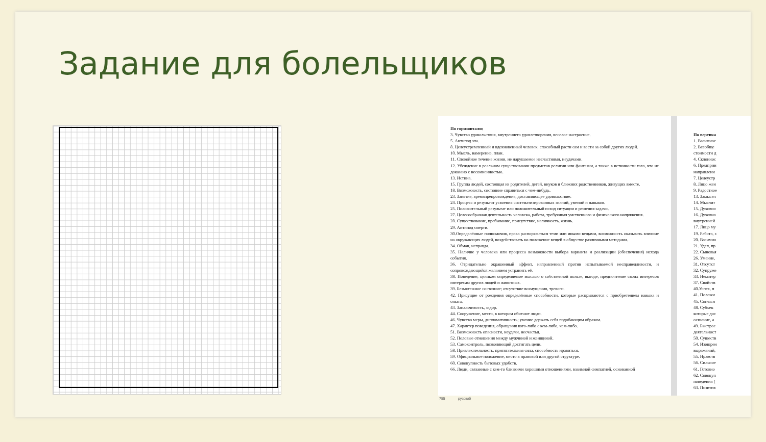Задание для болельщиков
По горизонтали:
3. Чувство удовольствия, внутреннего удовлетворения, веселое настроение.
5. Антипод зла.
8. Целеустремленный и вдохновенный человек, способный расти сам и вести за собой других людей.
10. Мысль, намерение, план.
11. Спокойное течение жизни, не нарушаемое несчастиями, неудачами.
12. Убеждение в реальном существовании предметов религии или фантазии, а также в истинности того, что не доказано с несомненностью.
13. Истина.
15. Группа людей, состоящая из родителей, детей, внуков и ближних родственников, живущих вместе.
18. Возможность, состояние справиться с чем-нибудь.
23. Занятие, времяпрепровождение, доставляющее удовольствие.
24. Процесс и результат усвоения систематизированных знаний, умений и навыков.
25. Положительный результат или положительный исход ситуации и решения задачи.
27. Целесообразная деятельность человека, работа, требующая умственного и физического напряжения.
28. Существование, пребывание, присутствие, наличность, жизнь.
29. Антипод смерти.
30.Определённые полномочия, права распоряжаться теми или иными вещами, возможность оказывать влияние на окружающих людей, воздействовать на положение вещей в обществе различными методами.
34. Обман, неправда.
35. Наличие у человека или процесса возможности выбора варианта и реализации (обеспечения) исхода события.
36. Отрицательно окрашенный аффект, направленный против испытываемой несправедливости, и сопровождающийся желанием устранить её.
38. Поведение, целиком определяемое мыслью о собственной пользе, выгоде, предпочтение своих интересов интересам других людей и животных.
39. Безмятежное состояние; отсутствие возмущения, тревоги.
42. Присущие от рождения определённые способности, которые раскрываются с приобретением навыка и опыта.
43. Запальчивость, задор.
44. Сооружение, место, в котором обитают люди.
46. Чувство меры, дипломатичность; умение держать себя подобающим образом.
47. Характер поведения, обращения кого-либо с кем-либо, чем-либо.
51. Возможность опасности, неудачи, несчастья.
52. Половые отношения между мужчиной и женщиной.
53. Самоконтроль, позволяющий достигать цели.
58. Привлекательность, притягательная сила, способность нравиться.
59. Официальное положение, место в правовой или другой структуре.
60. Совокупность бытовых удобств.
66. Люди, связанные с кем-то близкими хорошими отношениями, взаимной симпатией, основанной
По вертика
1. Взаимное
2. Всеобще
стоимости д
4. Склоннос
6. Предприн
направлени
7. Целеустр
8. Лицо жен
9. Радостное
13. Замысел
14. Мыслит
15. Духовно
16. Духовно
внутренней
17. Лицо му
19. Работа, з
20. Взаимно
21. Удел, пр
22. Сыновья
26. Умение,
31. Отсутст
32. Супруже
33. Нематер
37. Свойств
40.Успех, п
41. Положи
45. Согласн
48. Субъек
которые дос
осязание, а
49. Быстрое
деятельност
50. Существ
54. Изощрен
выражений,
55. Нравств
56. Сильное
61. Готовно
62. Совокуп
поведения (
63. Позитив
755 русский